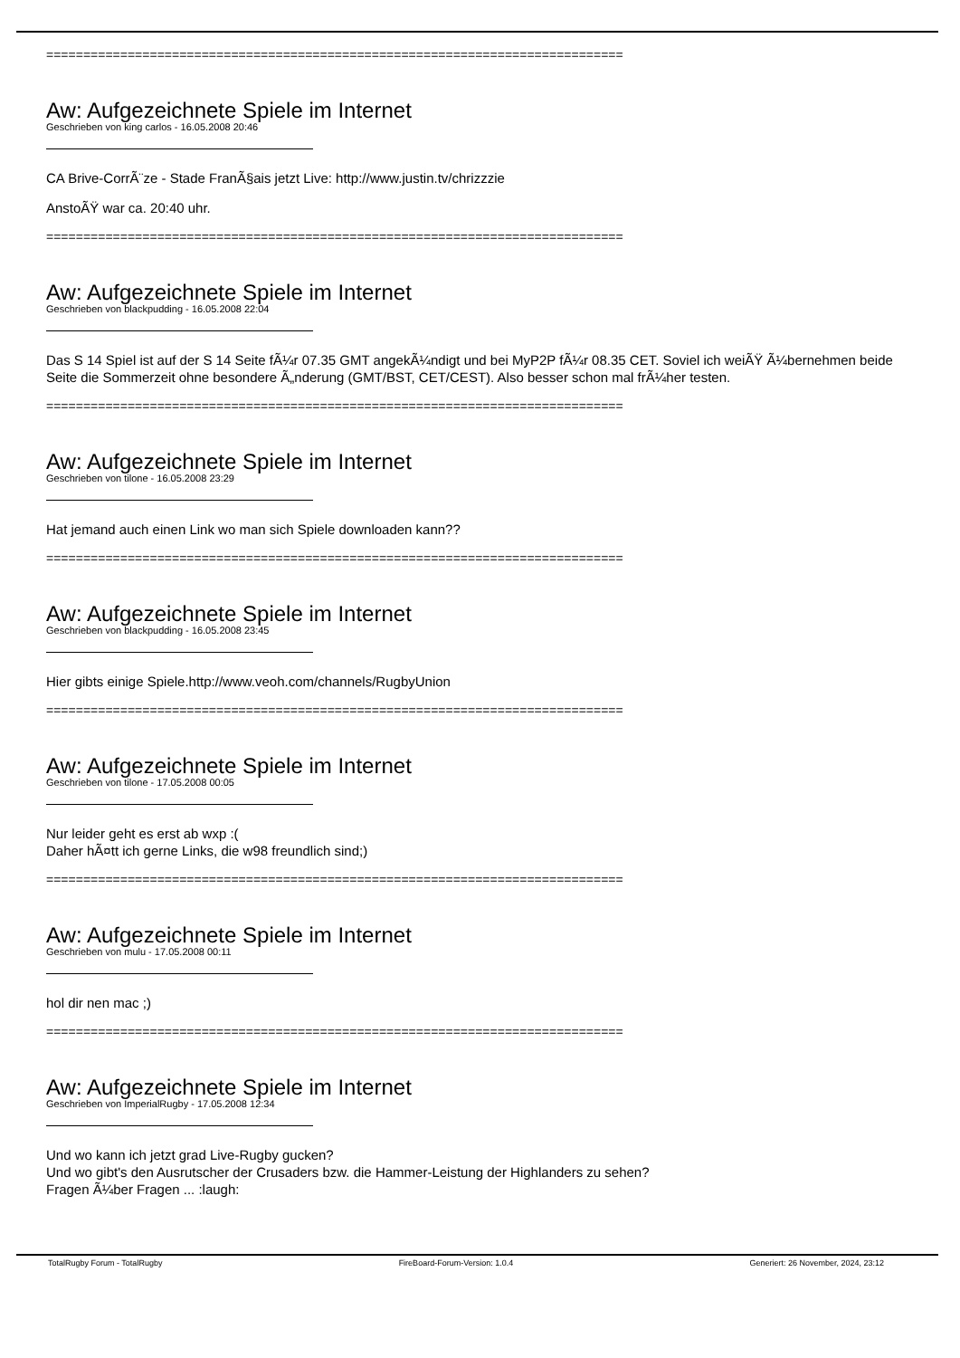==============================================================================
Aw: Aufgezeichnete Spiele im Internet
Geschrieben von king carlos - 16.05.2008 20:46
CA Brive-CorrÃ¨ze - Stade FranÃ§ais jetzt Live: http://www.justin.tv/chrizzzie
AnstoÃŸ war ca. 20:40 uhr.
==============================================================================
Aw: Aufgezeichnete Spiele im Internet
Geschrieben von blackpudding - 16.05.2008 22:04
Das S 14 Spiel ist auf der S 14 Seite fÃ¼r 07.35 GMT angekÃ¼ndigt und bei MyP2P fÃ¼r 08.35 CET. Soviel ich weiÃŸ Ã¼bernehmen beide Seite die Sommerzeit ohne besondere Ã„nderung (GMT/BST, CET/CEST). Also besser schon mal frÃ¼her testen.
==============================================================================
Aw: Aufgezeichnete Spiele im Internet
Geschrieben von tilone - 16.05.2008 23:29
Hat jemand auch einen Link wo man sich Spiele downloaden kann??
==============================================================================
Aw: Aufgezeichnete Spiele im Internet
Geschrieben von blackpudding - 16.05.2008 23:45
Hier gibts einige Spiele.http://www.veoh.com/channels/RugbyUnion
==============================================================================
Aw: Aufgezeichnete Spiele im Internet
Geschrieben von tilone - 17.05.2008 00:05
Nur leider geht es erst ab wxp :(
Daher hÃ¤tt ich gerne Links, die w98 freundlich sind;)
==============================================================================
Aw: Aufgezeichnete Spiele im Internet
Geschrieben von mulu - 17.05.2008 00:11
hol dir nen mac ;)
==============================================================================
Aw: Aufgezeichnete Spiele im Internet
Geschrieben von ImperialRugby - 17.05.2008 12:34
Und wo kann ich jetzt grad Live-Rugby gucken?
Und wo gibt's den Ausrutscher der Crusaders bzw. die Hammer-Leistung der Highlanders zu sehen?
Fragen Ã¼ber Fragen ... :laugh:
TotalRugby Forum - TotalRugby FireBoard-Forum-Version: 1.0.4 Generiert: 26 November, 2024, 23:12